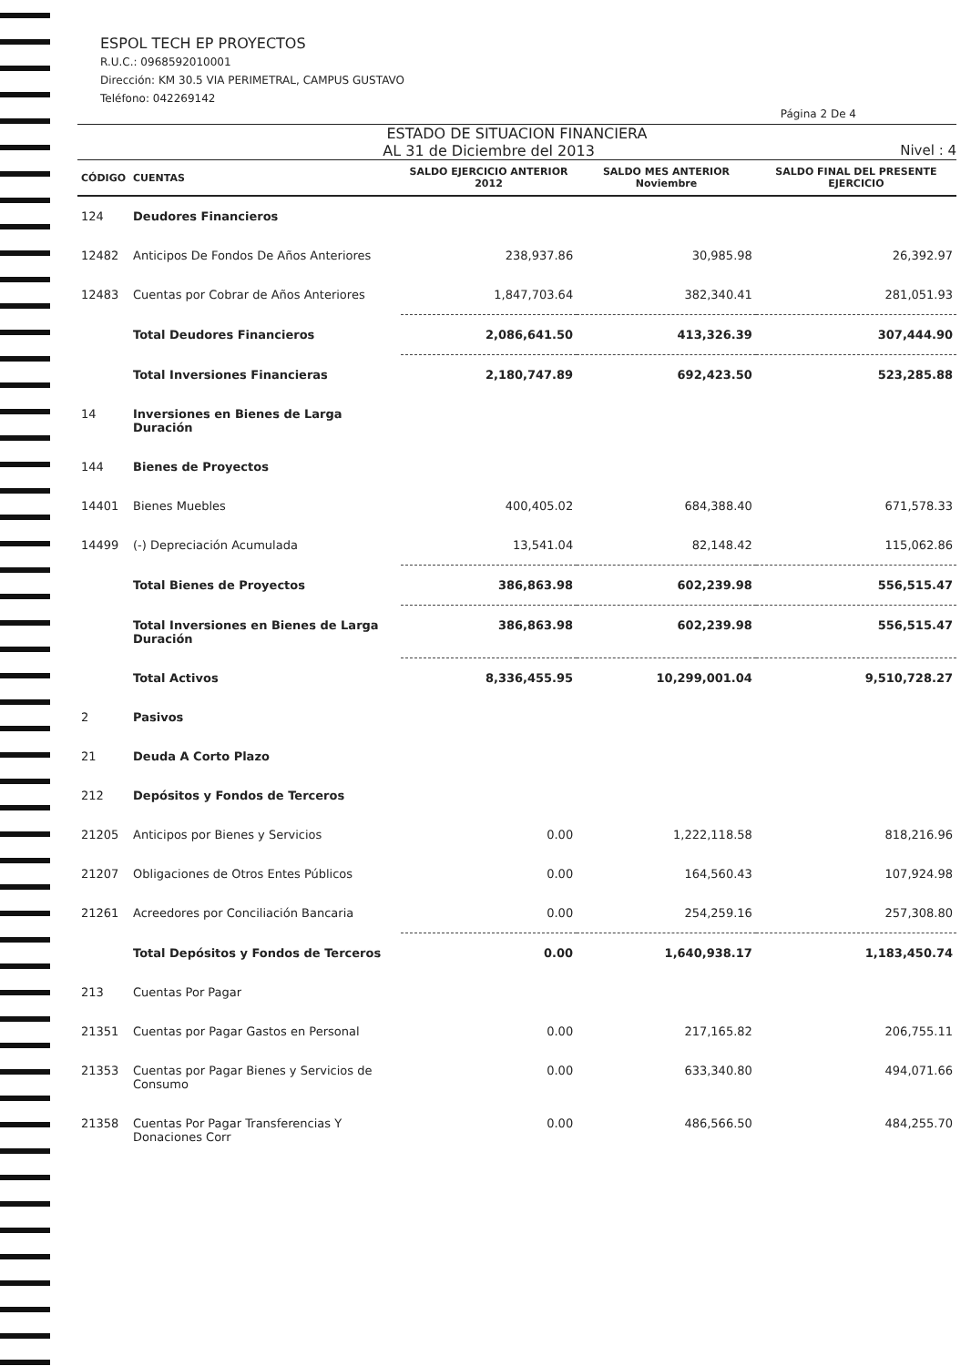ESPOL TECH EP PROYECTOS
R.U.C.: 0968592010001
Dirección: KM 30.5 VIA PERIMETRAL, CAMPUS GUSTAVO
Teléfono: 042269142
Página 2 De 4
ESTADO DE SITUACION FINANCIERA
AL 31 de Diciembre del 2013 Nivel : 4
| CÓDIGO | CUENTAS | SALDO EJERCICIO ANTERIOR 2012 | SALDO MES ANTERIOR Noviembre | SALDO FINAL DEL PRESENTE EJERCICIO |
| --- | --- | --- | --- | --- |
| 124 | Deudores Financieros | | | |
| 12482 | Anticipos De Fondos De Años Anteriores | 238,937.86 | 30,985.98 | 26,392.97 |
| 12483 | Cuentas por Cobrar de Años Anteriores | 1,847,703.64 | 382,340.41 | 281,051.93 |
| | Total Deudores Financieros | 2,086,641.50 | 413,326.39 | 307,444.90 |
| | Total Inversiones Financieras | 2,180,747.89 | 692,423.50 | 523,285.88 |
| 14 | Inversiones en Bienes de Larga Duración | | | |
| 144 | Bienes de Proyectos | | | |
| 14401 | Bienes Muebles | 400,405.02 | 684,388.40 | 671,578.33 |
| 14499 | (-) Depreciación Acumulada | 13,541.04 | 82,148.42 | 115,062.86 |
| | Total Bienes de Proyectos | 386,863.98 | 602,239.98 | 556,515.47 |
| | Total Inversiones en Bienes de Larga Duración | 386,863.98 | 602,239.98 | 556,515.47 |
| | Total Activos | 8,336,455.95 | 10,299,001.04 | 9,510,728.27 |
| 2 | Pasivos | | | |
| 21 | Deuda A Corto Plazo | | | |
| 212 | Depósitos y Fondos de Terceros | | | |
| 21205 | Anticipos por Bienes y Servicios | 0.00 | 1,222,118.58 | 818,216.96 |
| 21207 | Obligaciones de Otros Entes Públicos | 0.00 | 164,560.43 | 107,924.98 |
| 21261 | Acreedores por Conciliación Bancaria | 0.00 | 254,259.16 | 257,308.80 |
| | Total Depósitos y Fondos de Terceros | 0.00 | 1,640,938.17 | 1,183,450.74 |
| 213 | Cuentas Por Pagar | | | |
| 21351 | Cuentas por Pagar Gastos en Personal | 0.00 | 217,165.82 | 206,755.11 |
| 21353 | Cuentas por Pagar Bienes y Servicios de Consumo | 0.00 | 633,340.80 | 494,071.66 |
| 21358 | Cuentas Por Pagar Transferencias Y Donaciones Corr | 0.00 | 486,566.50 | 484,255.70 |